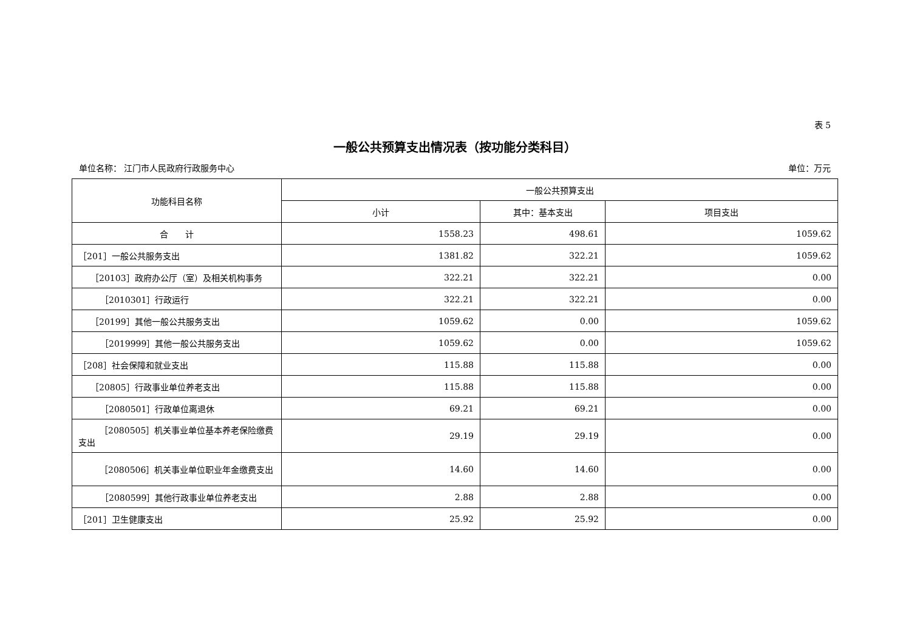表 5
一般公共预算支出情况表（按功能分类科目）
单位名称： 江门市人民政府行政服务中心 单位：万元
| 功能科目名称 | 一般公共预算支出 | | |
| --- | --- | --- | --- |
| | 小计 | 其中：基本支出 | 项目支出 |
| 合 计 | 1558.23 | 498.61 | 1059.62 |
| ［201］一般公共服务支出 | 1381.82 | 322.21 | 1059.62 |
| ［20103］政府办公厅（室）及相关机构事务 | 322.21 | 322.21 | 0.00 |
| ［2010301］行政运行 | 322.21 | 322.21 | 0.00 |
| ［20199］其他一般公共服务支出 | 1059.62 | 0.00 | 1059.62 |
| ［2019999］其他一般公共服务支出 | 1059.62 | 0.00 | 1059.62 |
| ［208］社会保障和就业支出 | 115.88 | 115.88 | 0.00 |
| ［20805］行政事业单位养老支出 | 115.88 | 115.88 | 0.00 |
| ［2080501］行政单位离退休 | 69.21 | 69.21 | 0.00 |
| ［2080505］机关事业单位基本养老保险缴费支出 | 29.19 | 29.19 | 0.00 |
| ［2080506］机关事业单位职业年金缴费支出 | 14.60 | 14.60 | 0.00 |
| ［2080599］其他行政事业单位养老支出 | 2.88 | 2.88 | 0.00 |
| ［201］卫生健康支出 | 25.92 | 25.92 | 0.00 |